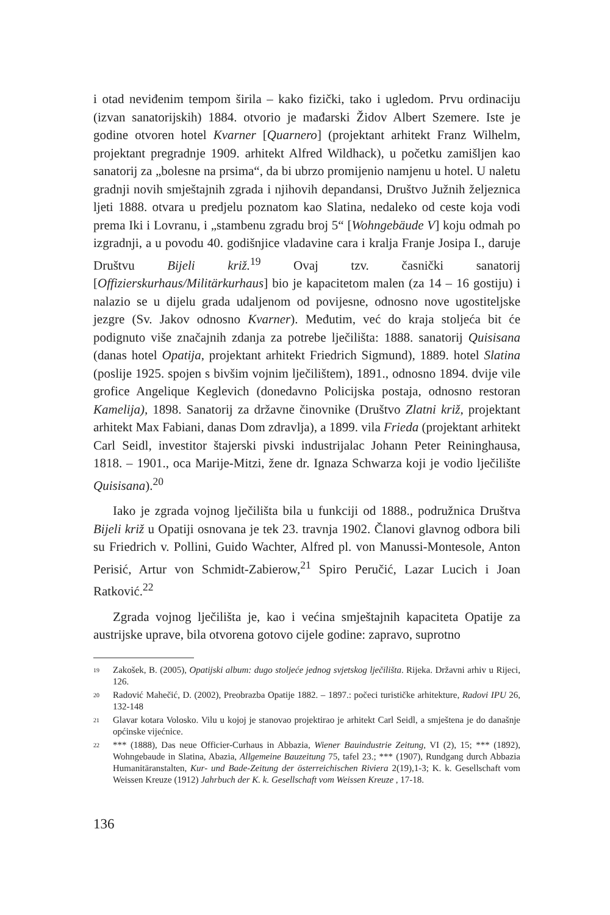i otad neviđenim tempom širila – kako fizički, tako i ugledom. Prvu ordinaciju (izvan sanatorijskih) 1884. otvorio je mađarski Židov Albert Szemere. Iste je godine otvoren hotel Kvarner [Quarnero] (projektant arhitekt Franz Wilhelm, projektant pregradnje 1909. arhitekt Alfred Wildhack), u početku zamišljen kao sanatorij za „bolesne na prsima“, da bi ubrzo promijenio namjenu u hotel. U naletu gradnji novih smještajnih zgrada i njihovih depandansi, Društvo Južnih željeznica ljeti 1888. otvara u predjelu poznatom kao Slatina, nedaleko od ceste koja vodi prema Iki i Lovranu, i „stambenu zgradu broj 5“ [Wohngebäude V] koju odmah po izgradnji, a u povodu 40. godišnjice vladavine cara i kralja Franje Josipa I., daruje Društvu Bijeli križ.<sup>19</sup> Ovaj tzv. časnički sanatorij [Offizierskurhaus/Militärkurhaus] bio je kapacitetom malen (za 14 – 16 gostiju) i nalazio se u dijelu grada udaljenom od povijesne, odnosno nove ugostiteljske jezgre (Sv. Jakov odnosno Kvarner). Međutim, već do kraja stoljeća bit će podignuto više značajnih zdanja za potrebe lječilišta: 1888. sanatorij Quisisana (danas hotel Opatija, projektant arhitekt Friedrich Sigmund), 1889. hotel Slatina (poslije 1925. spojen s bivšim vojnim lječilištem), 1891., odnosno 1894. dvije vile grofice Angelique Keglevich (donedavno Policijska postaja, odnosno restoran Kamelija), 1898. Sanatorij za državne činovnike (Društvo Zlatni križ, projektant arhitekt Max Fabiani, danas Dom zdravlja), a 1899. vila Frieda (projektant arhitekt Carl Seidl, investitor štajerski pivski industrijalac Johann Peter Reininghausa, 1818. – 1901., oca Marije-Mitzi, žene dr. Ignaza Schwarza koji je vodio lječilište Quisisana).<sup>20</sup>
Iako je zgrada vojnog lječilišta bila u funkciji od 1888., podružnica Društva Bijeli križ u Opatiji osnovana je tek 23. travnja 1902. Članovi glavnog odbora bili su Friedrich v. Pollini, Guido Wachter, Alfred pl. von Manussi-Montesole, Anton Perisić, Artur von Schmidt-Zabierow,<sup>21</sup> Spiro Peručić, Lazar Lucich i Joan Ratković.<sup>22</sup>
Zgrada vojnog lječilišta je, kao i većina smještajnih kapaciteta Opatije za austrijske uprave, bila otvorena gotovo cijele godine: zapravo, suprotno
19 Zakošek, B. (2005), Opatijski album: dugo stoljeće jednog svjetskog lječilišta. Rijeka. Državni arhiv u Rijeci, 126.
20 Radović Mahečić, D. (2002), Preobrazba Opatije 1882. – 1897.: počeci turističke arhitekture, Radovi IPU 26, 132-148
21 Glavar kotara Volosko. Vilu u kojoj je stanovao projektirao je arhitekt Carl Seidl, a smještena je do današnje općinske vijećnice.
22 *** (1888), Das neue Officier-Curhaus in Abbazia, Wiener Bauindustrie Zeitung, VI (2), 15; *** (1892), Wohngebaude in Slatina, Abazia, Allgemeine Bauzeitung 75, tafel 23.; *** (1907), Rundgang durch Abbazia Humanitäranstalten, Kur- und Bade-Zeitung der österreichischen Riviera 2(19),1-3; K. k. Gesellschaft vom Weissen Kreuze (1912) Jahrbuch der K. k. Gesellschaft vom Weissen Kreuze , 17-18.
136